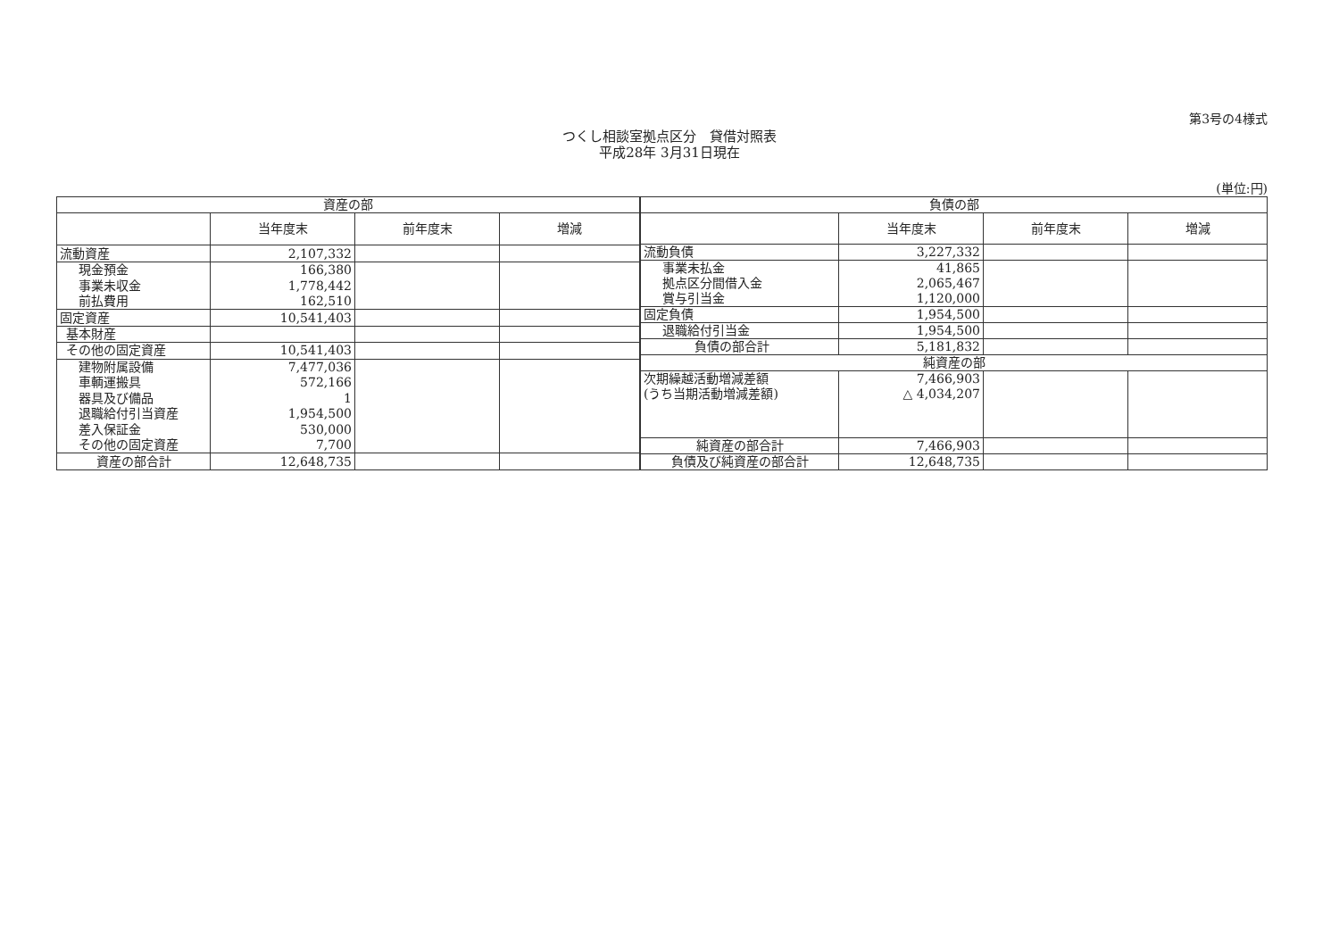第3号の4様式
つくし相談室拠点区分　貸借対照表
平成28年 3月31日現在
(単位:円)
| 資産の部 | | | |
| --- | --- | --- | --- |
| | 当年度末 | 前年度末 | 増減 |
| 流動資産 | 2,107,332 | | |
| 現金預金 | 166,380 | | |
| 事業未収金 | 1,778,442 | | |
| 前払費用 | 162,510 | | |
| 固定資産 | 10,541,403 | | |
| 基本財産 | | | |
| その他の固定資産 | 10,541,403 | | |
| 建物附属設備 | 7,477,036 | | |
| 車輌運搬具 | 572,166 | | |
| 器具及び備品 | 1 | | |
| 退職給付引当資産 | 1,954,500 | | |
| 差入保証金 | 530,000 | | |
| その他の固定資産 | 7,700 | | |
| 資産の部合計 | 12,648,735 | | |
| 負債の部 | | | |
| --- | --- | --- | --- |
| | 当年度末 | 前年度末 | 増減 |
| 流動負債 | 3,227,332 | | |
| 事業未払金 | 41,865 | | |
| 拠点区分間借入金 | 2,065,467 | | |
| 賞与引当金 | 1,120,000 | | |
| 固定負債 | 1,954,500 | | |
| 退職給付引当金 | 1,954,500 | | |
| 負債の部合計 | 5,181,832 | | |
| 純資産の部 | | | |
| 次期繰越活動増減差額 | 7,466,903 | | |
| (うち当期活動増減差額) | △ 4,034,207 | | |
| 純資産の部合計 | 7,466,903 | | |
| 負債及び純資産の部合計 | 12,648,735 | | |